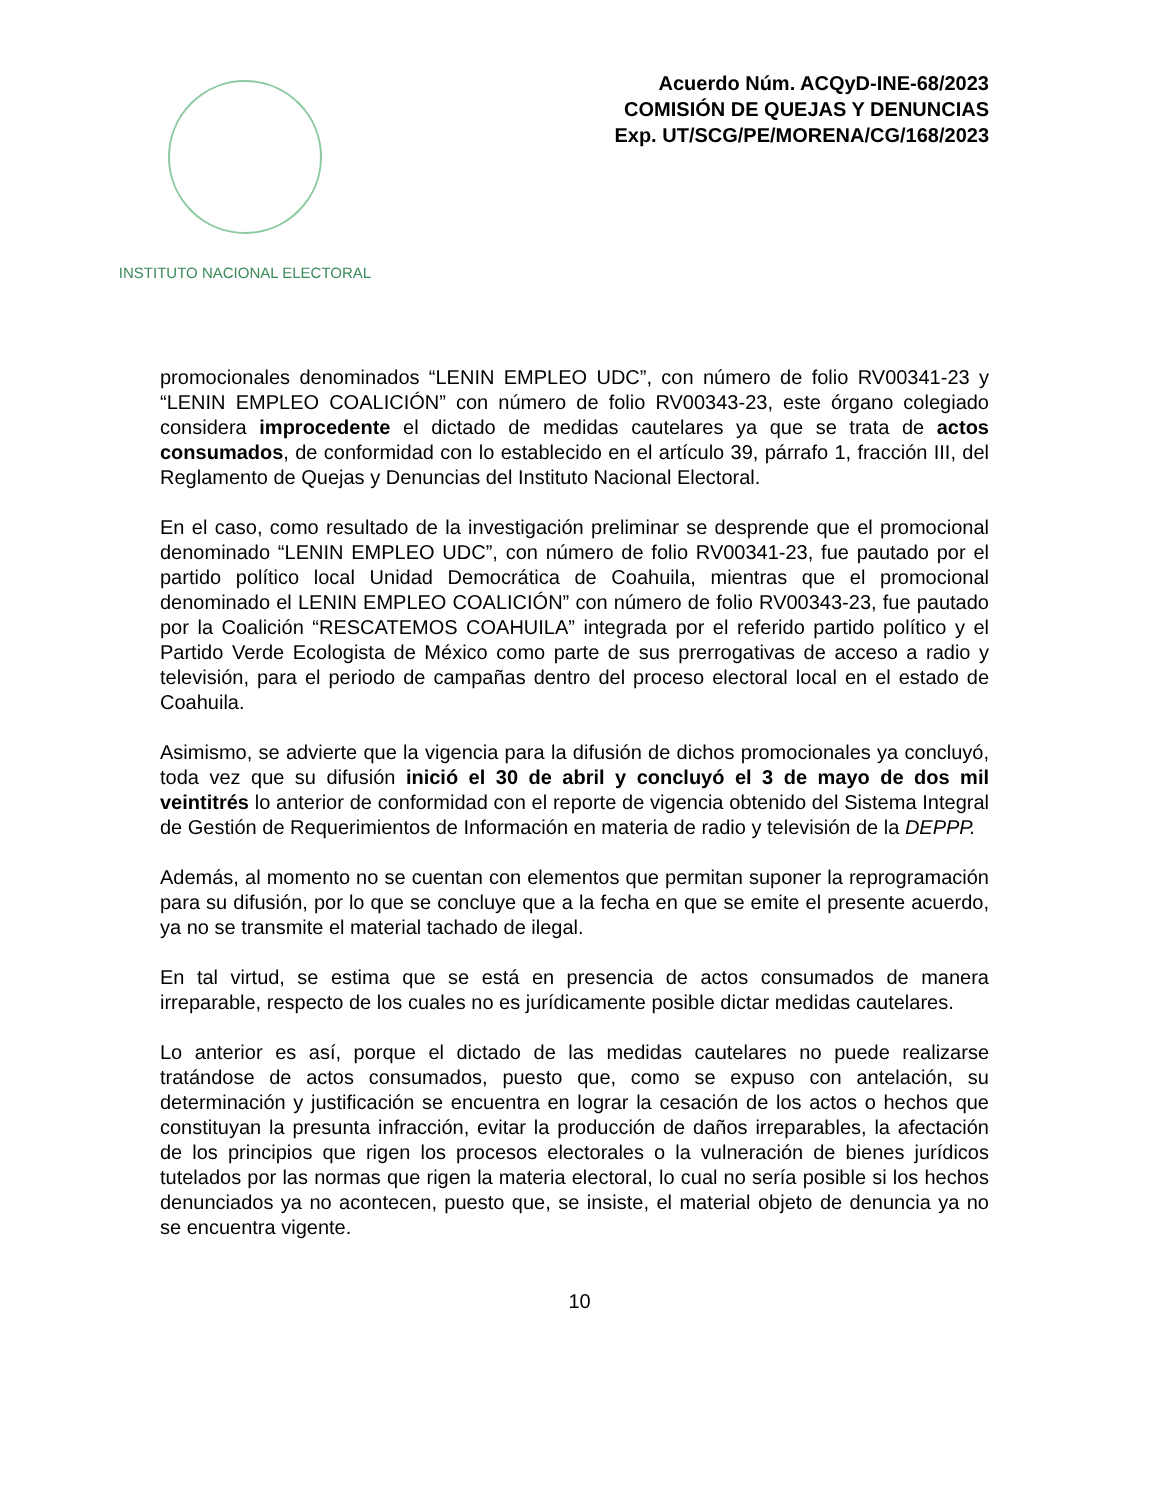INSTITUTO NACIONAL ELECTORAL
Acuerdo Núm. ACQyD-INE-68/2023
COMISIÓN DE QUEJAS Y DENUNCIAS
Exp. UT/SCG/PE/MORENA/CG/168/2023
promocionales denominados “LENIN EMPLEO UDC”, con número de folio RV00341-23 y “LENIN EMPLEO COALICIÓN” con número de folio RV00343-23, este órgano colegiado considera improcedente el dictado de medidas cautelares ya que se trata de actos consumados, de conformidad con lo establecido en el artículo 39, párrafo 1, fracción III, del Reglamento de Quejas y Denuncias del Instituto Nacional Electoral.
En el caso, como resultado de la investigación preliminar se desprende que el promocional denominado “LENIN EMPLEO UDC”, con número de folio RV00341-23, fue pautado por el partido político local Unidad Democrática de Coahuila, mientras que el promocional denominado el LENIN EMPLEO COALICIÓN” con número de folio RV00343-23, fue pautado por la Coalición “RESCATEMOS COAHUILA” integrada por el referido partido político y el Partido Verde Ecologista de México como parte de sus prerrogativas de acceso a radio y televisión, para el periodo de campañas dentro del proceso electoral local en el estado de Coahuila.
Asimismo, se advierte que la vigencia para la difusión de dichos promocionales ya concluyó, toda vez que su difusión inició el 30 de abril y concluyó el 3 de mayo de dos mil veintitrés lo anterior de conformidad con el reporte de vigencia obtenido del Sistema Integral de Gestión de Requerimientos de Información en materia de radio y televisión de la DEPPP.
Además, al momento no se cuentan con elementos que permitan suponer la reprogramación para su difusión, por lo que se concluye que a la fecha en que se emite el presente acuerdo, ya no se transmite el material tachado de ilegal.
En tal virtud, se estima que se está en presencia de actos consumados de manera irreparable, respecto de los cuales no es jurídicamente posible dictar medidas cautelares.
Lo anterior es así, porque el dictado de las medidas cautelares no puede realizarse tratándose de actos consumados, puesto que, como se expuso con antelación, su determinación y justificación se encuentra en lograr la cesación de los actos o hechos que constituyan la presunta infracción, evitar la producción de daños irreparables, la afectación de los principios que rigen los procesos electorales o la vulneración de bienes jurídicos tutelados por las normas que rigen la materia electoral, lo cual no sería posible si los hechos denunciados ya no acontecen, puesto que, se insiste, el material objeto de denuncia ya no se encuentra vigente.
10